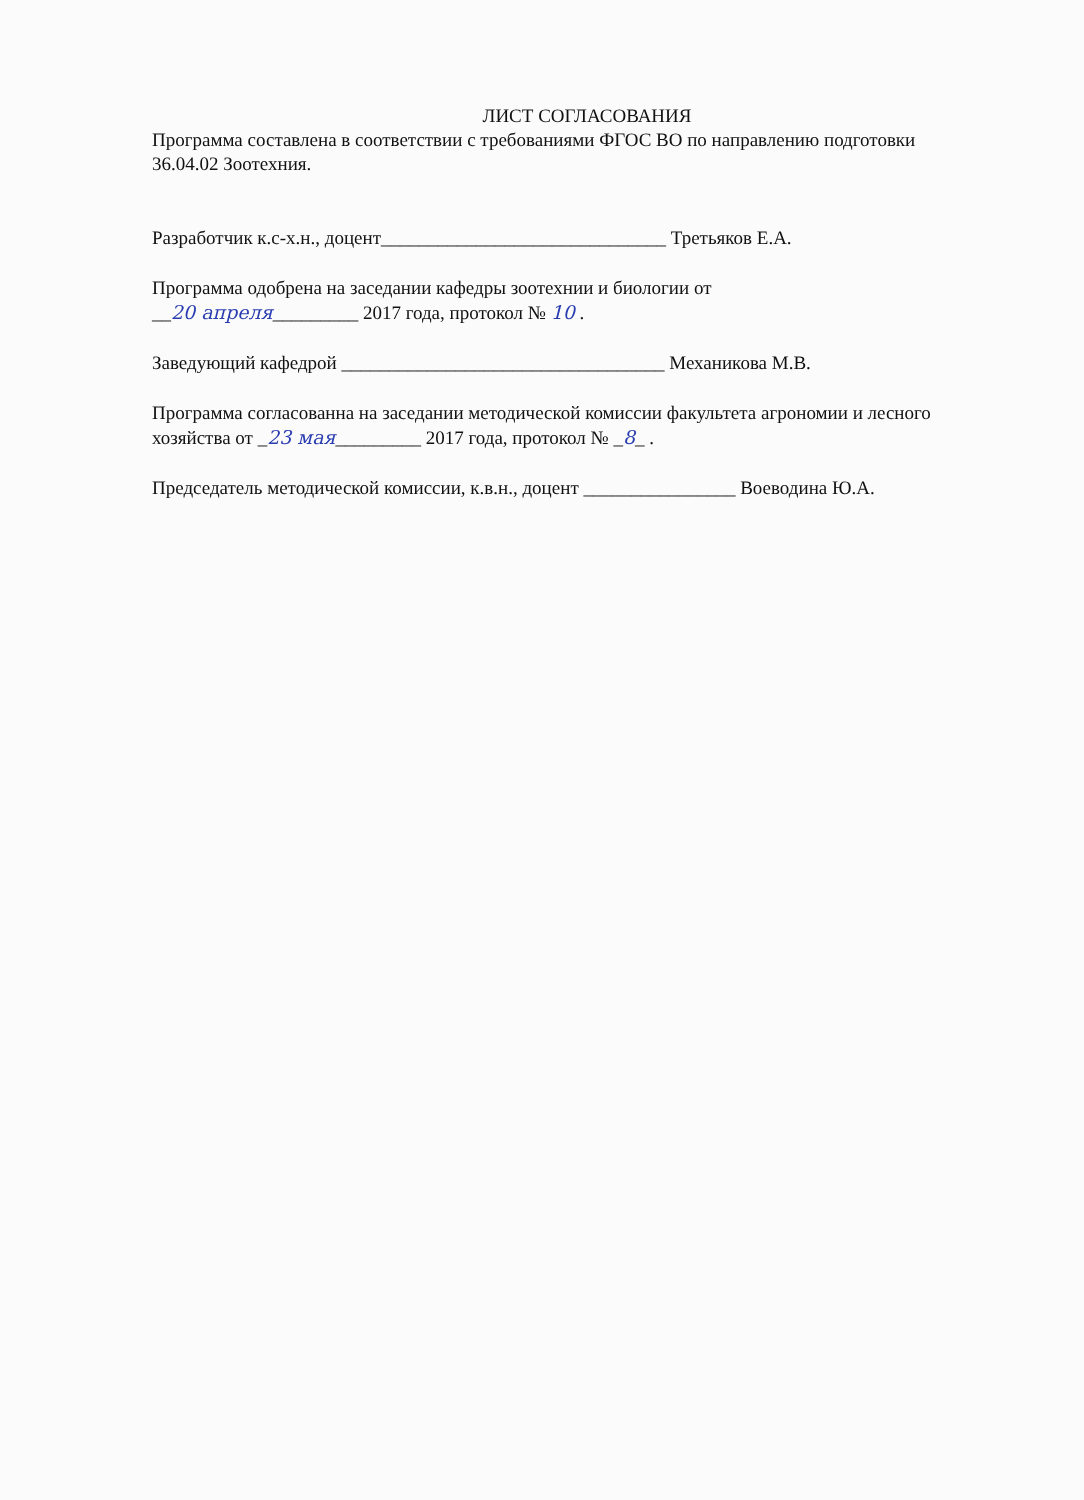ЛИСТ СОГЛАСОВАНИЯ
Программа составлена в соответствии с требованиями ФГОС ВО по направлению подготовки 36.04.02 Зоотехния.
Разработчик к.с-х.н., доцент______________________________ Третьяков Е.А.
Программа одобрена на заседании кафедры зоотехнии и биологии от
__20 апреля_________ 2017 года, протокол № 10 .
Заведующий кафедрой __________________________________ Механикова М.В.
Программа согласованна на заседании методической комиссии факультета агрономии и лесного хозяйства от _23 мая_________ 2017 года, протокол № _8_ .
Председатель методической комиссии, к.в.н., доцент ________________ Воеводина Ю.А.